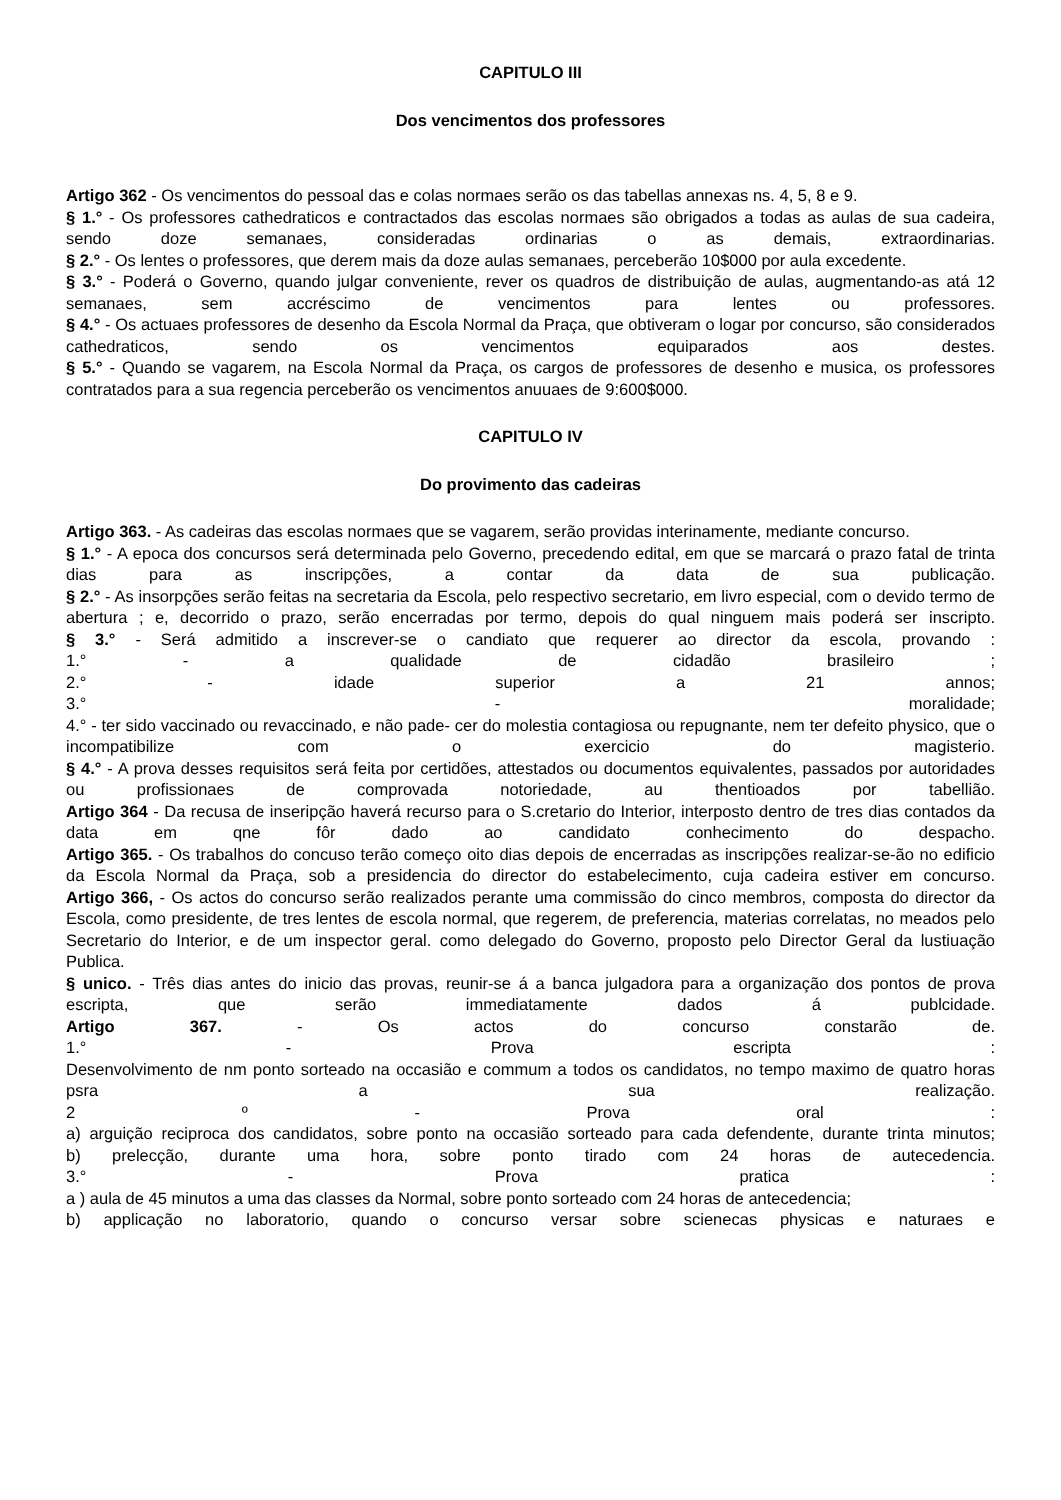CAPITULO III
Dos vencimentos dos professores
Artigo 362 - Os vencimentos do pessoal das e colas normaes serão os das tabellas annexas ns. 4, 5, 8 e 9.
§ 1.° - Os professores cathedraticos e contractados das escolas normaes são obrigados a todas as aulas de sua cadeira, sendo doze semanaes, consideradas ordinarias o as demais, extraordinarias.
§ 2.° - Os lentes o professores, que derem mais da doze aulas semanaes, perceberão 10$000 por aula excedente.
§ 3.° - Poderá o Governo, quando julgar conveniente, rever os quadros de distribuição de aulas, augmentando-as atá 12 semanaes, sem accréscimo de vencimentos para lentes ou professores.
§ 4.° - Os actuaes professores de desenho da Escola Normal da Praça, que obtiveram o logar por concurso, são considerados cathedraticos, sendo os vencimentos equiparados aos destes.
§ 5.° - Quando se vagarem, na Escola Normal da Praça, os cargos de professores de desenho e musica, os professores contratados para a sua regencia perceberão os vencimentos anuuaes de 9:600$000.
CAPITULO IV
Do provimento das cadeiras
Artigo 363. - As cadeiras das escolas normaes que se vagarem, serão providas interinamente, mediante concurso.
§ 1.° - A epoca dos concursos será determinada pelo Governo, precedendo edital, em que se marcará o prazo fatal de trinta dias para as inscripções, a contar da data de sua publicação.
§ 2.° - As insorpções serão feitas na secretaria da Escola, pelo respectivo secretario, em livro especial, com o devido termo de abertura ; e, decorrido o prazo, serão encerradas por termo, depois do qual ninguem mais poderá ser inscripto.
§ 3.° - Será admitido a inscrever-se o candiato que requerer ao director da escola, provando :
1.° - a qualidade de cidadão brasileiro ;
2.° - idade superior a 21 annos;
3.° - moralidade;
4.° - ter sido vaccinado ou revaccinado, e não pade- cer do molestia contagiosa ou repugnante, nem ter defeito physico, que o incompatibilize com o exercicio do magisterio.
§ 4.° - A prova desses requisitos será feita por certidões, attestados ou documentos equivalentes, passados por autoridades ou profissionaes de comprovada notoriedade, au thentioados por tabellião.
Artigo 364 - Da recusa de inseripção haverá recurso para o S.cretario do Interior, interposto dentro de tres dias contados da data em qne fôr dado ao candidato conhecimento do despacho.
Artigo 365. - Os trabalhos do concuso terão começo oito dias depois de encerradas as inscripções realizar-se-ão no edificio da Escola Normal da Praça, sob a presidencia do director do estabelecimento, cuja cadeira estiver em concurso.
Artigo 366, - Os actos do concurso serão realizados perante uma commissão do cinco membros, composta do director da Escola, como presidente, de tres lentes de escola normal, que regerem, de preferencia, materias correlatas, no meados pelo Secretario do Interior, e de um inspector geral. como delegado do Governo, proposto pelo Director Geral da lustiuação Publica.
§ unico. - Três dias antes do inicio das provas, reunir-se á a banca julgadora para a organização dos pontos de prova escripta, que serão immediatamente dados á publcidade.
Artigo 367. - Os actos do concurso constarão de.
1.° - Prova escripta :
Desenvolvimento de nm ponto sorteado na occasião e commum a todos os candidatos, no tempo maximo de quatro horas psra a sua realização.
2 º - Prova oral :
a) arguição reciproca dos candidatos, sobre ponto na occasião sorteado para cada defendente, durante trinta minutos;
b) prelecção, durante uma hora, sobre ponto tirado com 24 horas de autecedencia.
3.° - Prova pratica :
a ) aula de 45 minutos a uma das classes da Normal, sobre ponto sorteado com 24 horas de antecedencia;
b) applicação no laboratorio, quando o concurso versar sobre scienecas physicas e naturaes e